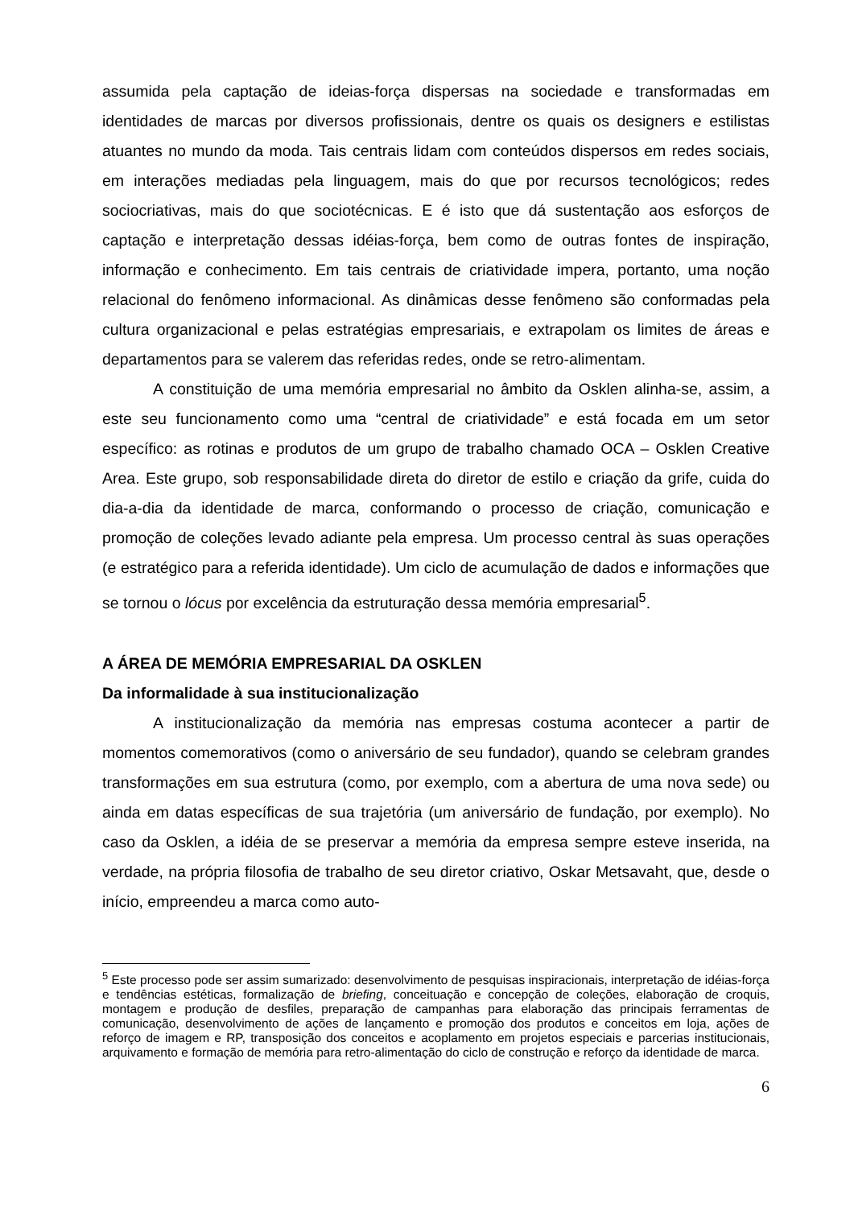assumida pela captação de ideias-força dispersas na sociedade e transformadas em identidades de marcas por diversos profissionais, dentre os quais os designers e estilistas atuantes no mundo da moda. Tais centrais lidam com conteúdos dispersos em redes sociais, em interações mediadas pela linguagem, mais do que por recursos tecnológicos; redes sociocriativas, mais do que sociotécnicas. E é isto que dá sustentação aos esforços de captação e interpretação dessas idéias-força, bem como de outras fontes de inspiração, informação e conhecimento. Em tais centrais de criatividade impera, portanto, uma noção relacional do fenômeno informacional. As dinâmicas desse fenômeno são conformadas pela cultura organizacional e pelas estratégias empresariais, e extrapolam os limites de áreas e departamentos para se valerem das referidas redes, onde se retro-alimentam.
A constituição de uma memória empresarial no âmbito da Osklen alinha-se, assim, a este seu funcionamento como uma “central de criatividade” e está focada em um setor específico: as rotinas e produtos de um grupo de trabalho chamado OCA – Osklen Creative Area. Este grupo, sob responsabilidade direta do diretor de estilo e criação da grife, cuida do dia-a-dia da identidade de marca, conformando o processo de criação, comunicação e promoção de coleções levado adiante pela empresa. Um processo central às suas operações (e estratégico para a referida identidade). Um ciclo de acumulação de dados e informações que se tornou o lócus por excelência da estruturação dessa memória empresarial<sup>5</sup>.
A ÁREA DE MEMÓRIA EMPRESARIAL DA OSKLEN
Da informalidade à sua institucionalização
A institucionalização da memória nas empresas costuma acontecer a partir de momentos comemorativos (como o aniversário de seu fundador), quando se celebram grandes transformações em sua estrutura (como, por exemplo, com a abertura de uma nova sede) ou ainda em datas específicas de sua trajetória (um aniversário de fundação, por exemplo). No caso da Osklen, a idéia de se preservar a memória da empresa sempre esteve inserida, na verdade, na própria filosofia de trabalho de seu diretor criativo, Oskar Metsavaht, que, desde o início, empreendeu a marca como auto-
<sup>5</sup> Este processo pode ser assim sumarizado: desenvolvimento de pesquisas inspiracionais, interpretação de idéias-força e tendências estéticas, formalização de briefing, conceituação e concepção de coleções, elaboração de croquis, montagem e produção de desfiles, preparação de campanhas para elaboração das principais ferramentas de comunicação, desenvolvimento de ações de lançamento e promoção dos produtos e conceitos em loja, ações de reforço de imagem e RP, transposição dos conceitos e acoplamento em projetos especiais e parcerias institucionais, arquivamento e formação de memória para retro-alimentação do ciclo de construção e reforço da identidade de marca.
6